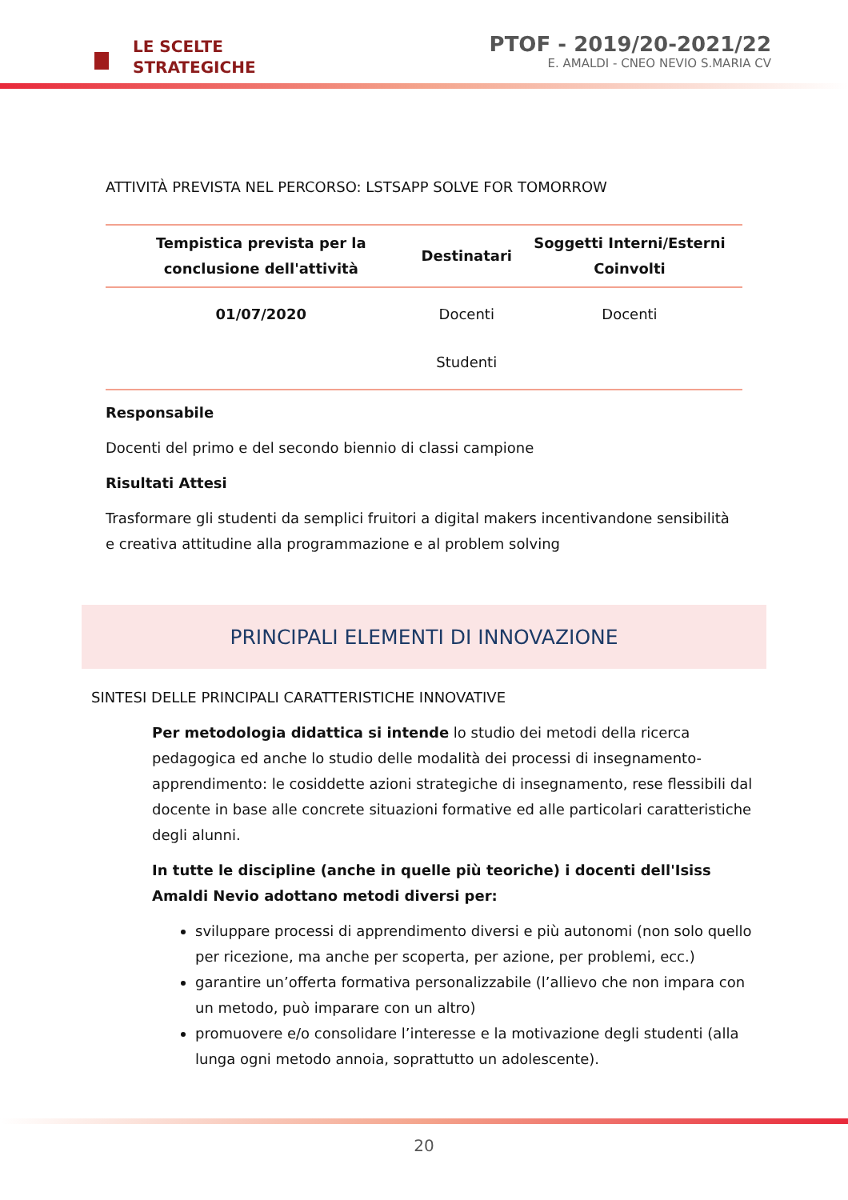LE SCELTE
STRATEGICHE
PTOF - 2019/20-2021/22
E. AMALDI - CNEO NEVIO S.MARIA CV
ATTIVITÀ PREVISTA NEL PERCORSO: LSTSAPP SOLVE FOR TOMORROW
| Tempistica prevista per la conclusione dell'attività | Destinatari | Soggetti Interni/Esterni Coinvolti |
| --- | --- | --- |
| 01/07/2020 | Docenti Studenti | Docenti |
Responsabile
Docenti del primo e del secondo biennio di classi campione
Risultati Attesi
Trasformare gli studenti da semplici fruitori a digital makers incentivandone sensibilità e creativa attitudine alla programmazione e al problem solving
PRINCIPALI ELEMENTI DI INNOVAZIONE
SINTESI DELLE PRINCIPALI CARATTERISTICHE INNOVATIVE
Per metodologia didattica si intende lo studio dei metodi della ricerca pedagogica ed anche lo studio delle modalità dei processi di insegnamento-apprendimento: le cosiddette azioni strategiche di insegnamento, rese flessibili dal docente in base alle concrete situazioni formative ed alle particolari caratteristiche degli alunni.
In tutte le discipline (anche in quelle più teoriche) i docenti dell'Isiss Amaldi Nevio adottano metodi diversi per:
sviluppare processi di apprendimento diversi e più autonomi (non solo quello per ricezione, ma anche per scoperta, per azione, per problemi, ecc.)
garantire un’offerta formativa personalizzabile (l’allievo che non impara con un metodo, può imparare con un altro)
promuovere e/o consolidare l’interesse e la motivazione degli studenti (alla lunga ogni metodo annoia, soprattutto un adolescente).
20